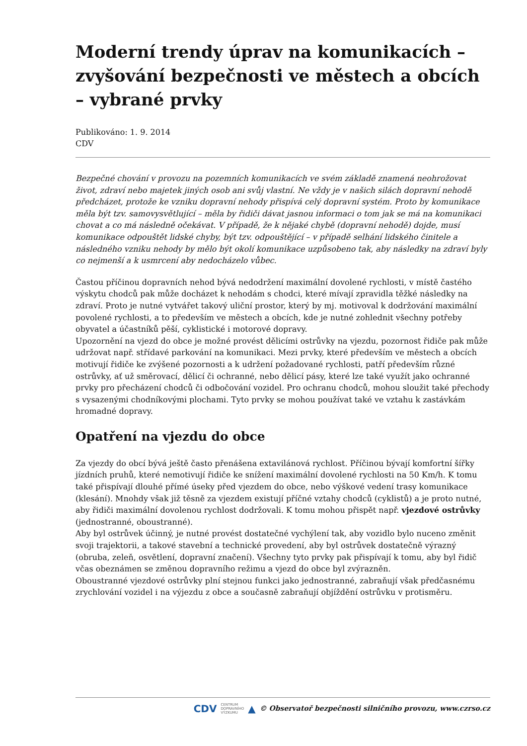Moderní trendy úprav na komunikacích – zvyšování bezpečnosti ve městech a obcích – vybrané prvky
Publikováno: 1. 9. 2014
CDV
Bezpečné chování v provozu na pozemních komunikacích ve svém základě znamená neohrožovat život, zdraví nebo majetek jiných osob ani svůj vlastní. Ne vždy je v našich silách dopravní nehodě předcházet, protože ke vzniku dopravní nehody přispívá celý dopravní systém. Proto by komunikace měla být tzv. samovysvětlující – měla by řidiči dávat jasnou informaci o tom jak se má na komunikaci chovat a co má následně očekávat. V případě, že k nějaké chybě (dopravní nehodě) dojde, musí komunikace odpouštět lidské chyby, být tzv. odpouštějící – v případě selhání lidského činitele a následného vzniku nehody by mělo být okolí komunikace uzpůsobeno tak, aby následky na zdraví byly co nejmenší a k usmrcení aby nedocházelo vůbec.
Častou příčinou dopravních nehod bývá nedodržení maximální dovolené rychlosti, v místě častého výskytu chodců pak může docházet k nehodám s chodci, které mívají zpravidla těžké následky na zdraví. Proto je nutné vytvářet takový uliční prostor, který by mj. motivoval k dodržování maximální povolené rychlosti, a to především ve městech a obcích, kde je nutné zohlednit všechny potřeby obyvatel a účastníků pěší, cyklistické i motorové dopravy.
Upozornění na vjezd do obce je možné provést dělicími ostrůvky na vjezdu, pozornost řidiče pak může udržovat např. střídavé parkování na komunikaci. Mezi prvky, které především ve městech a obcích motivují řidiče ke zvýšené pozornosti a k udržení požadované rychlosti, patří především různé ostrůvky, ať už směrovací, dělicí či ochranné, nebo dělicí pásy, které lze také využít jako ochranné prvky pro přecházení chodců či odbočování vozidel. Pro ochranu chodců, mohou sloužit také přechody s vysazenými chodníkovými plochami. Tyto prvky se mohou používat také ve vztahu k zastávkám hromadné dopravy.
Opatření na vjezdu do obce
Za vjezdy do obcí bývá ještě často přenášena extavilánová rychlost. Příčinou bývají komfortní šířky jízdních pruhů, které nemotivují řidiče ke snížení maximální dovolené rychlosti na 50 Km/h. K tomu také přispívají dlouhé přímé úseky před vjezdem do obce, nebo výškové vedení trasy komunikace (klesání). Mnohdy však již těsně za vjezdem existují příčné vztahy chodců (cyklistů) a je proto nutné, aby řidiči maximální dovolenou rychlost dodržovali. K tomu mohou přispět např. vjezdové ostrůvky (jednostranné, oboustranné).
Aby byl ostrůvek účinný, je nutné provést dostatečné vychýlení tak, aby vozidlo bylo nuceno změnit svoji trajektorii, a takové stavební a technické provedení, aby byl ostrůvek dostatečně výrazný (obruba, zeleň, osvětlení, dopravní značení). Všechny tyto prvky pak přispívají k tomu, aby byl řidič včas obeznámen se změnou dopravního režimu a vjezd do obce byl zvýrazněn.
Oboustranné vjezdové ostrůvky plní stejnou funkci jako jednostranné, zabraňují však předčasnému zrychlování vozidel i na výjezdu z obce a současně zabraňují objíždění ostrůvku v protisměru.
CDV CENTRUM
DOPRAVNÍHO
VÝZKUMU ▲ © Observatoř bezpečnosti silničního provozu, www.czrso.cz